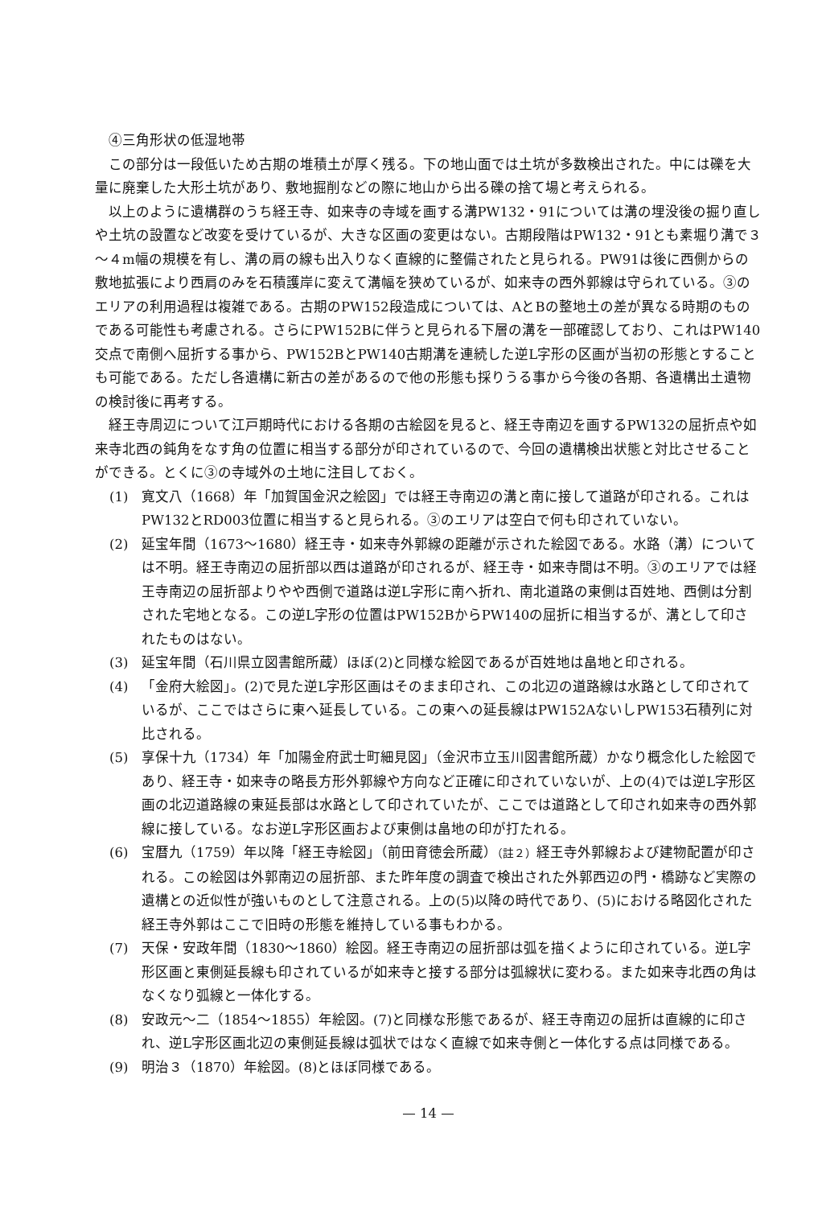④三角形状の低湿地帯
この部分は一段低いため古期の堆積土が厚く残る。下の地山面では土坑が多数検出された。中には礫を大量に廃棄した大形土坑があり、敷地掘削などの際に地山から出る礫の捨て場と考えられる。
以上のように遺構群のうち経王寺、如来寺の寺域を画する溝PW132・91については溝の埋没後の掘り直しや土坑の設置など改変を受けているが、大きな区画の変更はない。古期段階はPW132・91とも素堀り溝で３～４m幅の規模を有し、溝の肩の線も出入りなく直線的に整備されたと見られる。PW91は後に西側からの敷地拡張により西肩のみを石積護岸に変えて溝幅を狭めているが、如来寺の西外郭線は守られている。③のエリアの利用過程は複雑である。古期のPW152段造成については、AとBの整地土の差が異なる時期のものである可能性も考慮される。さらにPW152Bに伴うと見られる下層の溝を一部確認しており、これはPW140交点で南側へ屈折する事から、PW152BとPW140古期溝を連続した逆L字形の区画が当初の形態とすることも可能である。ただし各遺構に新古の差があるので他の形態も採りうる事から今後の各期、各遺構出土遺物の検討後に再考する。
経王寺周辺について江戸期時代における各期の古絵図を見ると、経王寺南辺を画するPW132の屈折点や如来寺北西の鈍角をなす角の位置に相当する部分が印されているので、今回の遺構検出状態と対比させることができる。とくに③の寺域外の土地に注目しておく。
(1) 寛文八（1668）年「加賀国金沢之絵図」では経王寺南辺の溝と南に接して道路が印される。これはPW132とRD003位置に相当すると見られる。③のエリアは空白で何も印されていない。
(2) 延宝年間（1673～1680）経王寺・如来寺外郭線の距離が示された絵図である。水路（溝）については不明。経王寺南辺の屈折部以西は道路が印されるが、経王寺・如来寺間は不明。③のエリアでは経王寺南辺の屈折部よりやや西側で道路は逆L字形に南へ折れ、南北道路の東側は百姓地、西側は分割された宅地となる。この逆L字形の位置はPW152BからPW140の屈折に相当するが、溝として印されたものはない。
(3) 延宝年間（石川県立図書館所蔵）ほぼ(2)と同様な絵図であるが百姓地は畠地と印される。
(4) 「金府大絵図」。(2)で見た逆L字形区画はそのまま印され、この北辺の道路線は水路として印されているが、ここではさらに東へ延長している。この東への延長線はPW152AないしPW153石積列に対比される。
(5) 享保十九（1734）年「加陽金府武士町細見図」（金沢市立玉川図書館所蔵）かなり概念化した絵図であり、経王寺・如来寺の略長方形外郭線や方向など正確に印されていないが、上の(4)では逆L字形区画の北辺道路線の東延長部は水路として印されていたが、ここでは道路として印され如来寺の西外郭線に接している。なお逆L字形区画および東側は畠地の印が打たれる。
(6) 宝暦九（1759）年以降「経王寺絵図」（前田育徳会所蔵）（註２）経王寺外郭線および建物配置が印される。この絵図は外郭南辺の屈折部、また昨年度の調査で検出された外郭西辺の門・橋跡など実際の遺構との近似性が強いものとして注意される。上の(5)以降の時代であり、(5)における略図化された経王寺外郭はここで旧時の形態を維持している事もわかる。
(7) 天保・安政年間（1830～1860）絵図。経王寺南辺の屈折部は弧を描くように印されている。逆L字形区画と東側延長線も印されているが如来寺と接する部分は弧線状に変わる。また如来寺北西の角はなくなり弧線と一体化する。
(8) 安政元～二（1854～1855）年絵図。(7)と同様な形態であるが、経王寺南辺の屈折は直線的に印され、逆L字形区画北辺の東側延長線は弧状ではなく直線で如来寺側と一体化する点は同様である。
(9) 明治３（1870）年絵図。(8)とほぼ同様である。
— 14 —